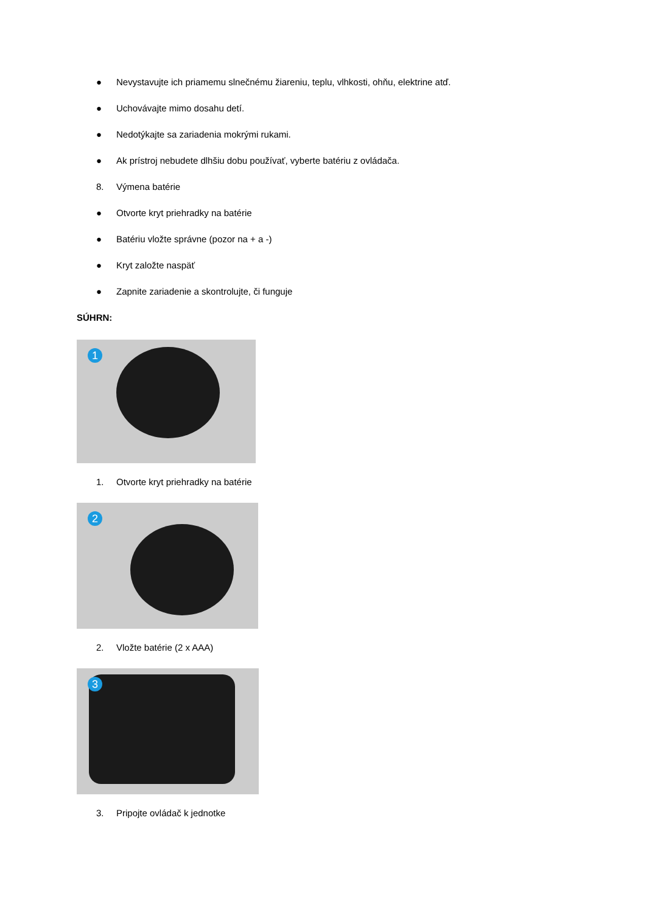● Nevystavujte ich priamemu slnečnému žiareniu, teplu, vlhkosti, ohňu, elektrine atď.
● Uchovávajte mimo dosahu detí.
● Nedotýkajte sa zariadenia mokrými rukami.
● Ak prístroj nebudete dlhšiu dobu používať, vyberte batériu z ovládača.
8. Výmena batérie
● Otvorte kryt priehradky na batérie
● Batériu vložte správne (pozor na + a -)
● Kryt založte naspäť
● Zapnite zariadenie a skontrolujte, či funguje
SÚHRN:
1
1. Otvorte kryt priehradky na batérie
2
2. Vložte batérie (2 x AAA)
3
3. Pripojte ovládač k jednotke